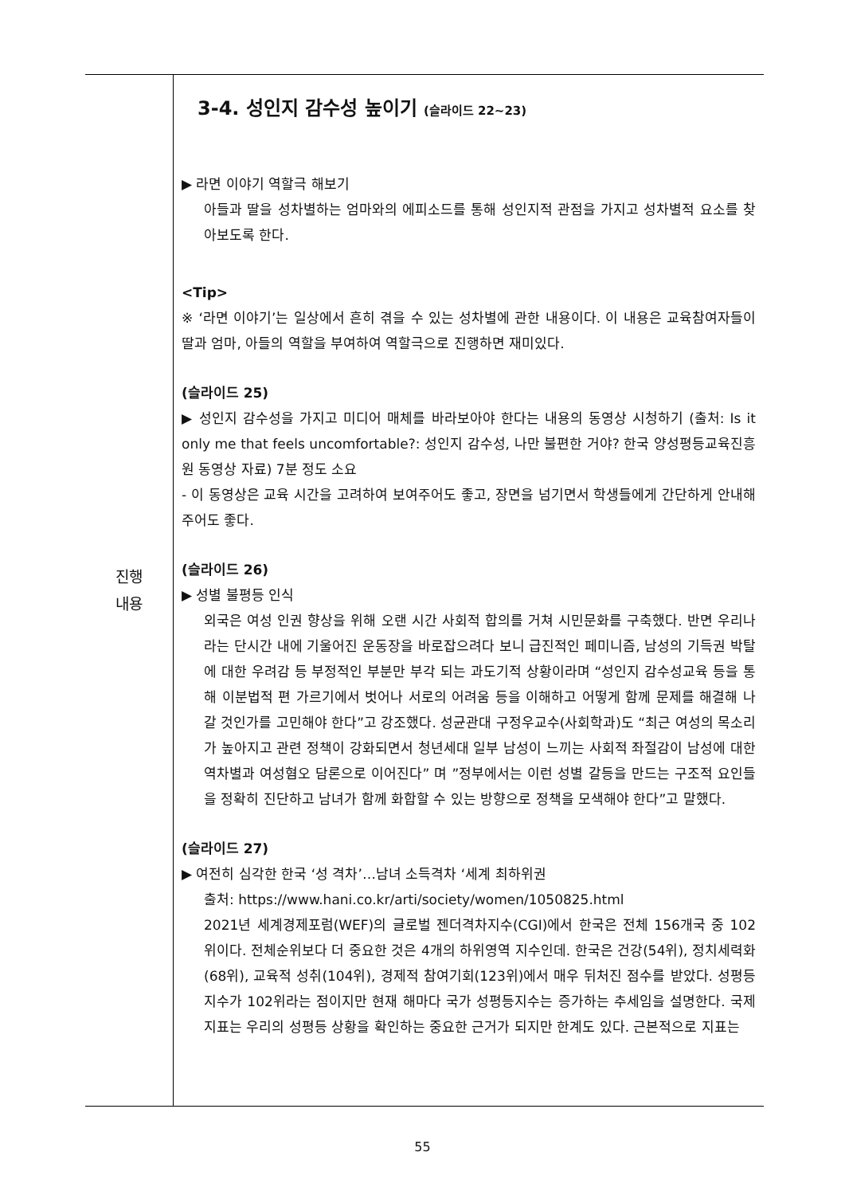| 진행 내용 | 3-4. 성인지 감수성 높이기 (슬라이드 22~23) ▶ 라면 이야기 역할극 해보기 아들과 딸을 성차별하는 엄마와의 에피소드를 통해 성인지적 관점을 가지고 성차별적 요소를 찾아보도록 한다. <Tip> ※ ‘라면 이야기’는 일상에서 흔히 겪을 수 있는 성차별에 관한 내용이다. 이 내용은 교육참여자들이 딸과 엄마, 아들의 역할을 부여하여 역할극으로 진행하면 재미있다. (슬라이드 25) ▶ 성인지 감수성을 가지고 미디어 매체를 바라보아야 한다는 내용의 동영상 시청하기 (출처: Is it only me that feels uncomfortable?: 성인지 감수성, 나만 불편한 거야? 한국 양성평등교육진흥원 동영상 자료) 7분 정도 소요 - 이 동영상은 교육 시간을 고려하여 보여주어도 좋고, 장면을 넘기면서 학생들에게 간단하게 안내해 주어도 좋다. (슬라이드 26) ▶ 성별 불평등 인식 외국은 여성 인권 향상을 위해 오랜 시간 사회적 합의를 거쳐 시민문화를 구축했다. 반면 우리나라는 단시간 내에 기울어진 운동장을 바로잡으려다 보니 급진적인 페미니즘, 남성의 기득권 박탈에 대한 우려감 등 부정적인 부분만 부각 되는 과도기적 상황이라며 “성인지 감수성교육 등을 통해 이분법적 편 가르기에서 벗어나 서로의 어려움 등을 이해하고 어떻게 함께 문제를 해결해 나갈 것인가를 고민해야 한다”고 강조했다. 성균관대 구정우교수(사회학과)도 “최근 여성의 목소리가 높아지고 관련 정책이 강화되면서 청년세대 일부 남성이 느끼는 사회적 좌절감이 남성에 대한 역차별과 여성혐오 담론으로 이어진다” 며 ”정부에서는 이런 성별 갈등을 만드는 구조적 요인들을 정확히 진단하고 남녀가 함께 화합할 수 있는 방향으로 정책을 모색해야 한다”고 말했다. (슬라이드 27) ▶ 여전히 심각한 한국 ‘성 격차’…남녀 소득격차 ‘세계 최하위권 출처: https://www.hani.co.kr/arti/society/women/1050825.html 2021년 세계경제포럼(WEF)의 글로벌 젠더격차지수(CGI)에서 한국은 전체 156개국 중 102위이다. 전체순위보다 더 중요한 것은 4개의 하위영역 지수인데. 한국은 건강(54위), 정치세력화(68위), 교육적 성취(104위), 경제적 참여기회(123위)에서 매우 뒤처진 점수를 받았다. 성평등지수가 102위라는 점이지만 현재 해마다 국가 성평등지수는 증가하는 추세임을 설명한다. 국제지표는 우리의 성평등 상황을 확인하는 중요한 근거가 되지만 한계도 있다. 근본적으로 지표는 |
55